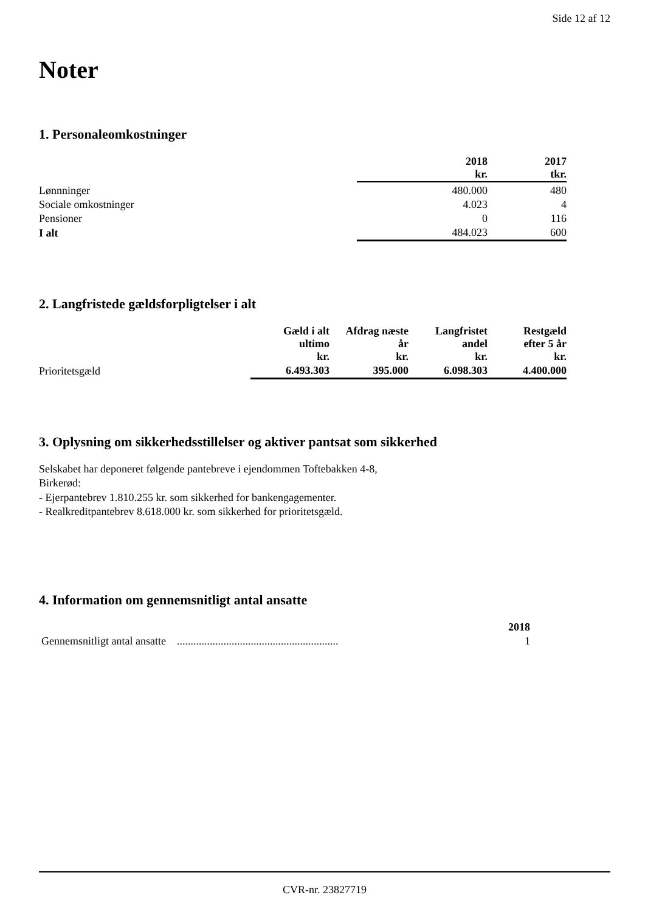Side 12 af 12
Noter
1. Personaleomkostninger
| | 2018 kr. | 2017 tkr. |
| --- | --- | --- |
| Lønnninger | 480.000 | 480 |
| Sociale omkostninger | 4.023 | 4 |
| Pensioner | 0 | 116 |
| I alt | 484.023 | 600 |
2. Langfristede gældsforpligtelser i alt
| | Gæld i alt ultimo kr. | Afdrag næste år kr. | Langfristet andel kr. | Restgæld efter 5 år kr. |
| --- | --- | --- | --- | --- |
| Prioritetsgæld | 6.493.303 | 395.000 | 6.098.303 | 4.400.000 |
3. Oplysning om sikkerhedsstillelser og aktiver pantsat som sikkerhed
Selskabet har deponeret følgende pantebreve i ejendommen Toftebakken 4-8,
Birkerød:
- Ejerpantebrev 1.810.255 kr. som sikkerhed for bankengagementer.
- Realkreditpantebrev 8.618.000 kr. som sikkerhed for prioritetsgæld.
4. Information om gennemsnitligt antal ansatte
| | 2018 |
| --- | --- |
| Gennemsnitligt antal ansatte ........................................................... | 1 |
CVR-nr. 23827719